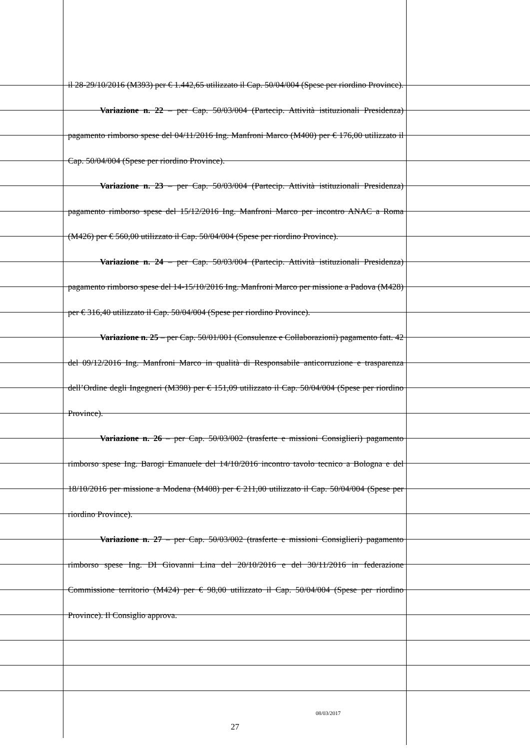il 28-29/10/2016 (M393) per € 1.442,65 utilizzato il Cap. 50/04/004 (Spese per riordino Province).
Variazione n. 22 – per Cap. 50/03/004 (Partecip. Attività istituzionali Presidenza) pagamento rimborso spese del 04/11/2016 Ing. Manfroni Marco (M400) per € 176,00 utilizzato il Cap. 50/04/004 (Spese per riordino Province).
Variazione n. 23 – per Cap. 50/03/004 (Partecip. Attività istituzionali Presidenza) pagamento rimborso spese del 15/12/2016 Ing. Manfroni Marco per incontro ANAC a Roma (M426) per € 560,00 utilizzato il Cap. 50/04/004 (Spese per riordino Province).
Variazione n. 24 – per Cap. 50/03/004 (Partecip. Attività istituzionali Presidenza) pagamento rimborso spese del 14-15/10/2016 Ing. Manfroni Marco per missione a Padova (M428) per € 316,40 utilizzato il Cap. 50/04/004 (Spese per riordino Province).
Variazione n. 25 – per Cap. 50/01/001 (Consulenze e Collaborazioni) pagamento fatt. 42 del 09/12/2016 Ing. Manfroni Marco in qualità di Responsabile anticorruzione e trasparenza dell’Ordine degli Ingegneri (M398) per € 151,09 utilizzato il Cap. 50/04/004 (Spese per riordino Province).
Variazione n. 26 – per Cap. 50/03/002 (trasferte e missioni Consiglieri) pagamento rimborso spese Ing. Barogi Emanuele del 14/10/2016 incontro tavolo tecnico a Bologna e del 18/10/2016 per missione a Modena (M408) per € 211,00 utilizzato il Cap. 50/04/004 (Spese per riordino Province).
Variazione n. 27 – per Cap. 50/03/002 (trasferte e missioni Consiglieri) pagamento rimborso spese Ing. DI Giovanni Lina del 20/10/2016 e del 30/11/2016 in federazione Commissione territorio (M424) per € 98,00 utilizzato il Cap. 50/04/004 (Spese per riordino Province). Il Consiglio approva.
08/03/2017
27